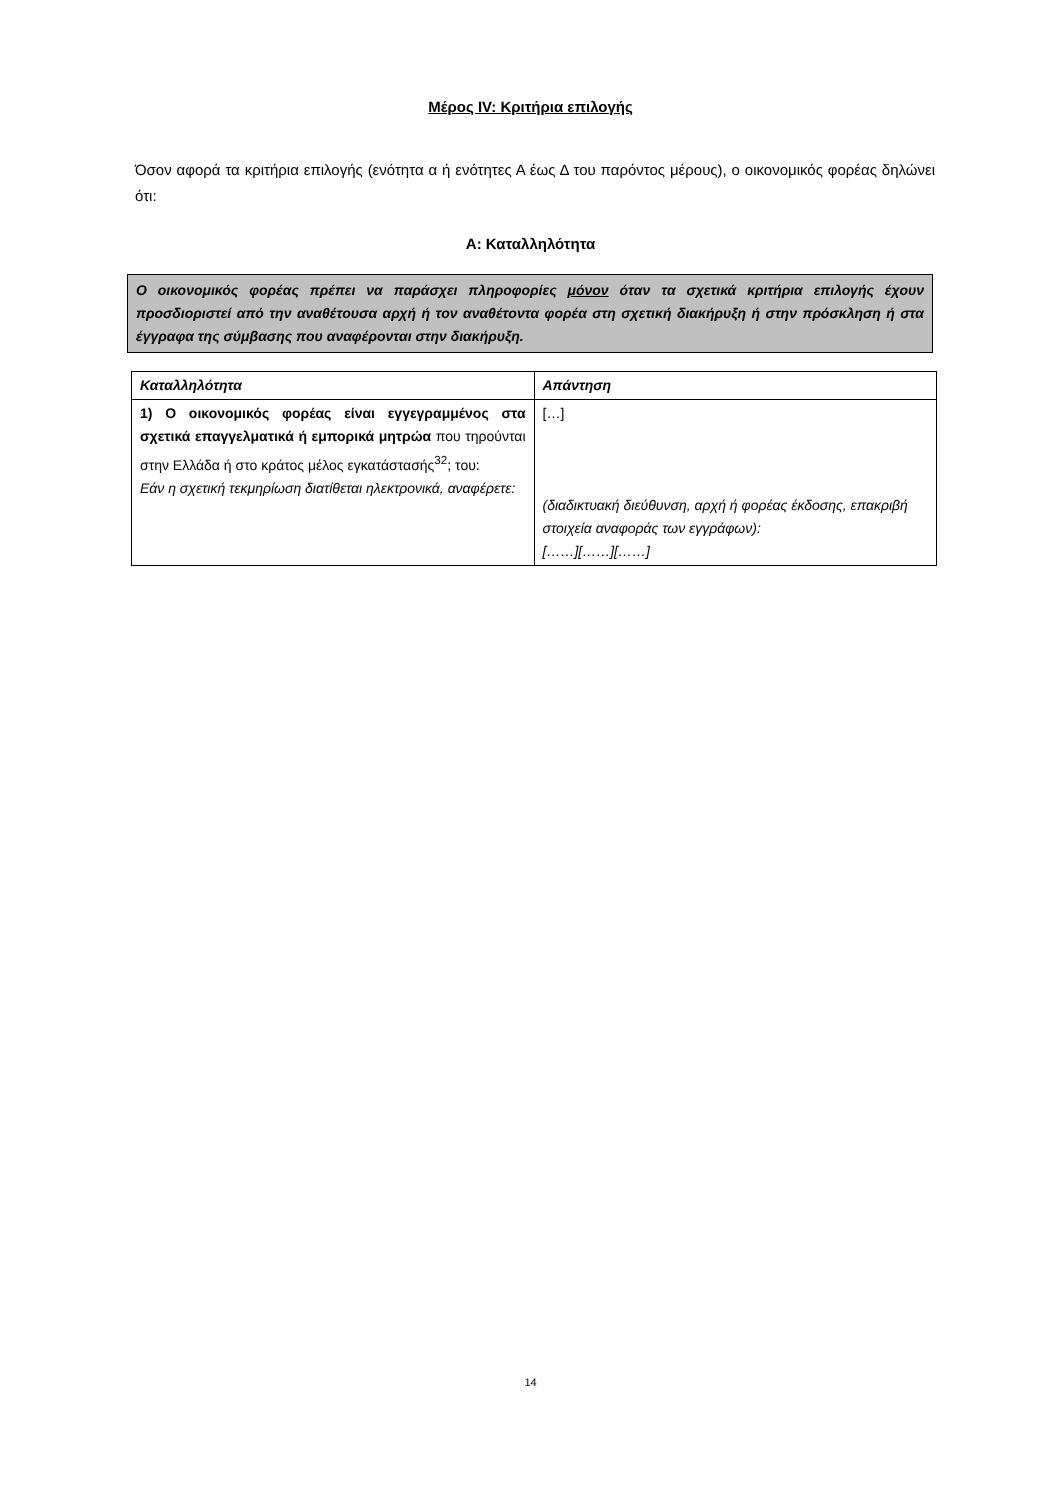Μέρος IV: Κριτήρια επιλογής
Όσον αφορά τα κριτήρια επιλογής (ενότητα α ή ενότητες Α έως Δ του παρόντος μέρους), ο οικονομικός φορέας δηλώνει ότι:
Α: Καταλληλότητα
Ο οικονομικός φορέας πρέπει να παράσχει πληροφορίες μόνον όταν τα σχετικά κριτήρια επιλογής έχουν προσδιοριστεί από την αναθέτουσα αρχή ή τον αναθέτοντα φορέα στη σχετική διακήρυξη ή στην πρόσκληση ή στα έγγραφα της σύμβασης που αναφέρονται στην διακήρυξη.
| Καταλληλότητα | Απάντηση |
| --- | --- |
| 1) Ο οικονομικός φορέας είναι εγγεγραμμένος στα σχετικά επαγγελματικά ή εμπορικά μητρώα που τηρούνται στην Ελλάδα ή στο κράτος μέλος εγκατάστασής<sup>32</sup>; του: Εάν η σχετική τεκμηρίωση διατίθεται ηλεκτρονικά, αναφέρετε: | […] (διαδικτυακή διεύθυνση, αρχή ή φορέας έκδοσης, επακριβή στοιχεία αναφοράς των εγγράφων): [……][……][……] |
14